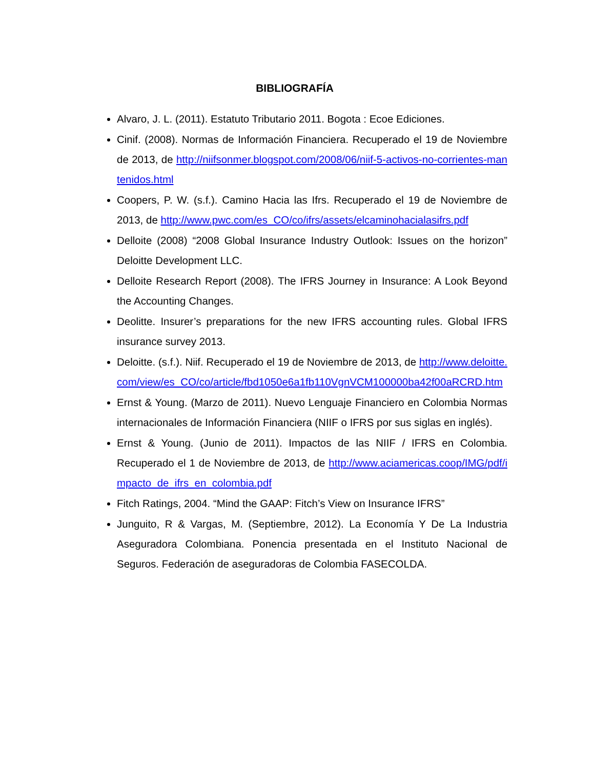BIBLIOGRAFÍA
Alvaro, J. L. (2011). Estatuto Tributario 2011. Bogota : Ecoe Ediciones.
Cinif. (2008). Normas de Información Financiera. Recuperado el 19 de Noviembre de 2013, de http://niifsonmer.blogspot.com/2008/06/niif-5-activos-no-corrientes-mantenidos.html
Coopers, P. W. (s.f.). Camino Hacia las Ifrs. Recuperado el 19 de Noviembre de 2013, de http://www.pwc.com/es_CO/co/ifrs/assets/elcaminohacialasifrs.pdf
Delloite (2008) “2008 Global Insurance Industry Outlook: Issues on the horizon” Deloitte Development LLC.
Delloite Research Report (2008). The IFRS Journey in Insurance: A Look Beyond the Accounting Changes.
Deolitte. Insurer’s preparations for the new IFRS accounting rules. Global IFRS insurance survey 2013.
Deloitte. (s.f.). Niif. Recuperado el 19 de Noviembre de 2013, de http://www.deloitte.com/view/es_CO/co/article/fbd1050e6a1fb110VgnVCM100000ba42f00aRCRD.htm
Ernst & Young. (Marzo de 2011). Nuevo Lenguaje Financiero en Colombia Normas internacionales de Información Financiera (NIIF o IFRS por sus siglas en inglés).
Ernst & Young. (Junio de 2011). Impactos de las NIIF / IFRS en Colombia. Recuperado el 1 de Noviembre de 2013, de http://www.aciamericas.coop/IMG/pdf/impacto_de_ifrs_en_colombia.pdf
Fitch Ratings, 2004. “Mind the GAAP: Fitch’s View on Insurance IFRS”
Junguito, R & Vargas, M. (Septiembre, 2012). La Economía Y De La Industria Aseguradora Colombiana. Ponencia presentada en el Instituto Nacional de Seguros. Federación de aseguradoras de Colombia FASECOLDA.